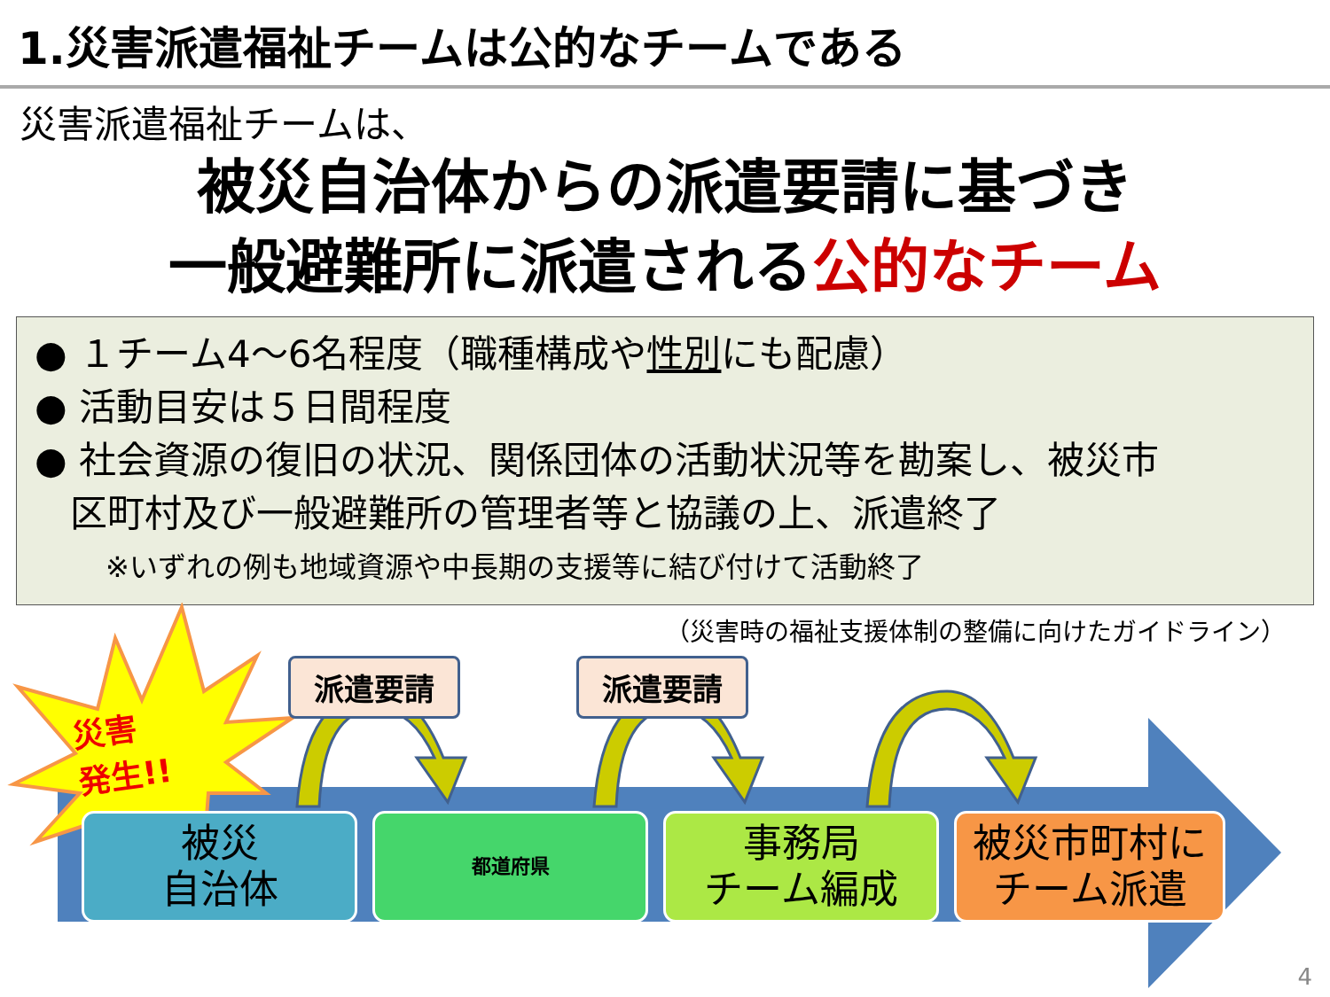1.災害派遣福祉チームは公的なチームである
災害派遣福祉チームは、
被災自治体からの派遣要請に基づき
一般避難所に派遣される公的なチーム
● １チーム4～6名程度（職種構成や性別にも配慮）
● 活動目安は５日間程度
● 社会資源の復旧の状況、関係団体の活動状況等を勘案し、被災市
区町村及び一般避難所の管理者等と協議の上、派遣終了
※いずれの例も地域資源や中長期の支援等に結び付けて活動終了
（災害時の福祉支援体制の整備に向けたガイドライン）
災害
発生!!
派遣要請 派遣要請
被災
自治体
都道府県
事務局
チーム編成
被災市町村に
チーム派遣
4